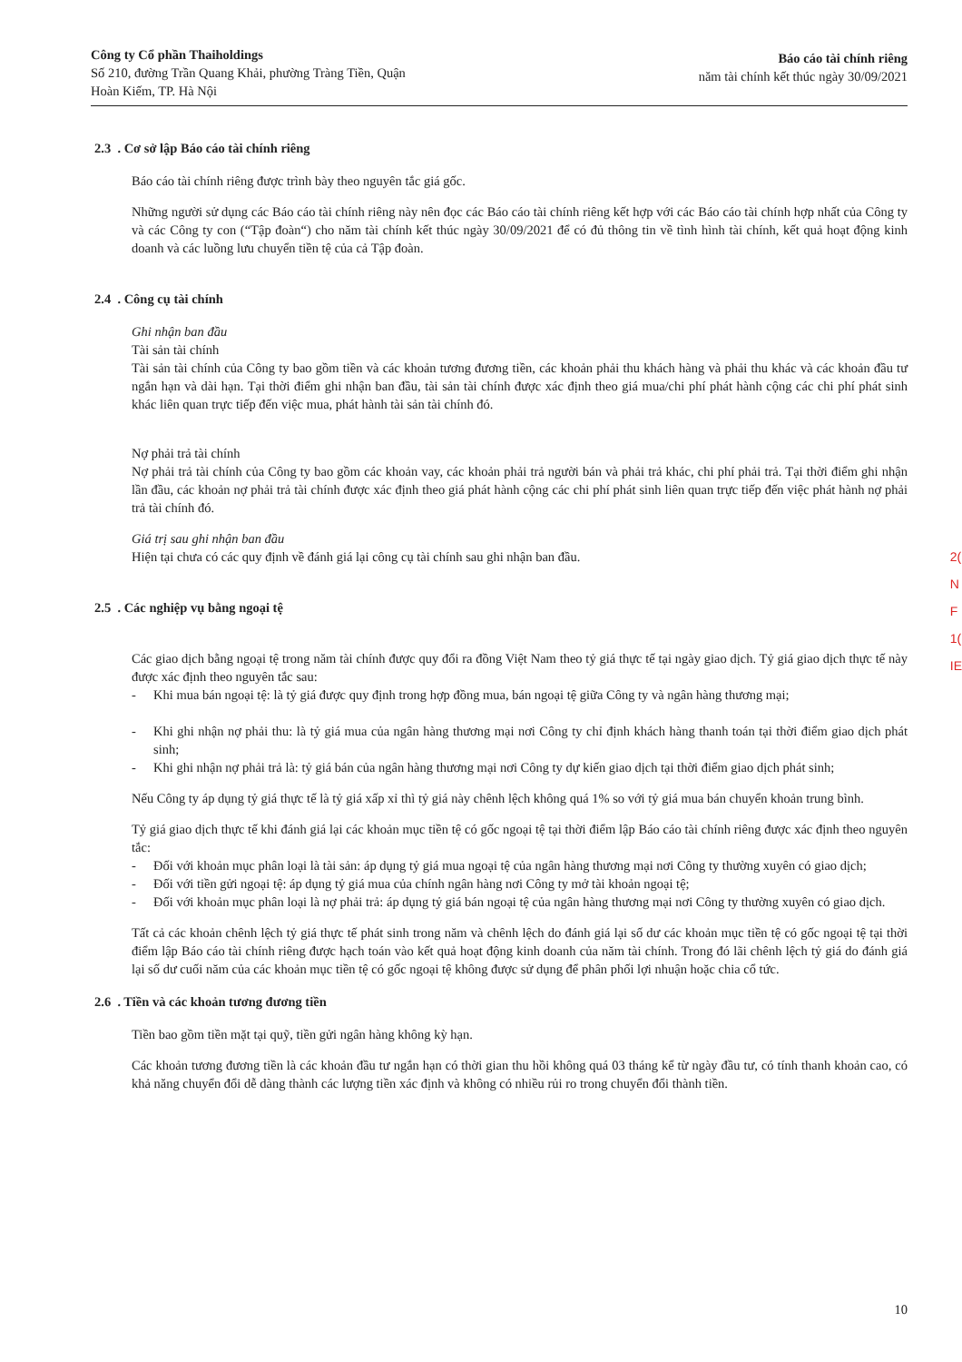Công ty Cổ phần Thaiholdings
Số 210, đường Trần Quang Khải, phường Tràng Tiền, Quận
Hoàn Kiếm, TP. Hà Nội
Báo cáo tài chính riêng
năm tài chính kết thúc ngày 30/09/2021
2.3 . Cơ sở lập Báo cáo tài chính riêng
Báo cáo tài chính riêng được trình bày theo nguyên tắc giá gốc.
Những người sử dụng các Báo cáo tài chính riêng này nên đọc các Báo cáo tài chính riêng kết hợp với các Báo cáo tài chính hợp nhất của Công ty và các Công ty con (“Tập đoàn“) cho năm tài chính kết thúc ngày 30/09/2021 để có đủ thông tin về tình hình tài chính, kết quả hoạt động kinh doanh và các luồng lưu chuyển tiền tệ của cả Tập đoàn.
2.4 . Công cụ tài chính
Ghi nhận ban đầu
Tài sản tài chính
Tài sản tài chính của Công ty bao gồm tiền và các khoản tương đương tiền, các khoản phải thu khách hàng và phải thu khác và các khoản đầu tư ngắn hạn và dài hạn. Tại thời điểm ghi nhận ban đầu, tài sản tài chính được xác định theo giá mua/chi phí phát hành cộng các chi phí phát sinh khác liên quan trực tiếp đến việc mua, phát hành tài sản tài chính đó.
Nợ phải trả tài chính
Nợ phải trả tài chính của Công ty bao gồm các khoản vay, các khoản phải trả người bán và phải trả khác, chi phí phải trả. Tại thời điểm ghi nhận lần đầu, các khoản nợ phải trả tài chính được xác định theo giá phát hành cộng các chi phí phát sinh liên quan trực tiếp đến việc phát hành nợ phải trả tài chính đó.
Giá trị sau ghi nhận ban đầu
Hiện tại chưa có các quy định về đánh giá lại công cụ tài chính sau ghi nhận ban đầu.
2.5 . Các nghiệp vụ bằng ngoại tệ
Các giao dịch bằng ngoại tệ trong năm tài chính được quy đổi ra đồng Việt Nam theo tỷ giá thực tế tại ngày giao dịch. Tỷ giá giao dịch thực tế này được xác định theo nguyên tắc sau:
- Khi mua bán ngoại tệ: là tỷ giá được quy định trong hợp đồng mua, bán ngoại tệ giữa Công ty và ngân hàng thương mại;
- Khi ghi nhận nợ phải thu: là tỷ giá mua của ngân hàng thương mại nơi Công ty chỉ định khách hàng thanh toán tại thời điểm giao dịch phát sinh;
- Khi ghi nhận nợ phải trả là: tỷ giá bán của ngân hàng thương mại nơi Công ty dự kiến giao dịch tại thời điểm giao dịch phát sinh;
Nếu Công ty áp dụng tỷ giá thực tế là tỷ giá xấp xỉ thì tỷ giá này chênh lệch không quá 1% so với tỷ giá mua bán chuyển khoản trung bình.
Tỷ giá giao dịch thực tế khi đánh giá lại các khoản mục tiền tệ có gốc ngoại tệ tại thời điểm lập Báo cáo tài chính riêng được xác định theo nguyên tắc:
- Đối với khoản mục phân loại là tài sản: áp dụng tỷ giá mua ngoại tệ của ngân hàng thương mại nơi Công ty thường xuyên có giao dịch;
- Đối với tiền gửi ngoại tệ: áp dụng tỷ giá mua của chính ngân hàng nơi Công ty mở tài khoản ngoại tệ;
- Đối với khoản mục phân loại là nợ phải trả: áp dụng tỷ giá bán ngoại tệ của ngân hàng thương mại nơi Công ty thường xuyên có giao dịch.
Tất cả các khoản chênh lệch tỷ giá thực tế phát sinh trong năm và chênh lệch do đánh giá lại số dư các khoản mục tiền tệ có gốc ngoại tệ tại thời điểm lập Báo cáo tài chính riêng được hạch toán vào kết quả hoạt động kinh doanh của năm tài chính. Trong đó lãi chênh lệch tỷ giá do đánh giá lại số dư cuối năm của các khoản mục tiền tệ có gốc ngoại tệ không được sử dụng để phân phối lợi nhuận hoặc chia cổ tức.
2.6 . Tiền và các khoản tương đương tiền
Tiền bao gồm tiền mặt tại quỹ, tiền gửi ngân hàng không kỳ hạn.
Các khoản tương đương tiền là các khoản đầu tư ngắn hạn có thời gian thu hồi không quá 03 tháng kể từ ngày đầu tư, có tính thanh khoản cao, có khả năng chuyển đổi dễ dàng thành các lượng tiền xác định và không có nhiều rủi ro trong chuyển đổi thành tiền.
10
2(
N
F
1(
IE